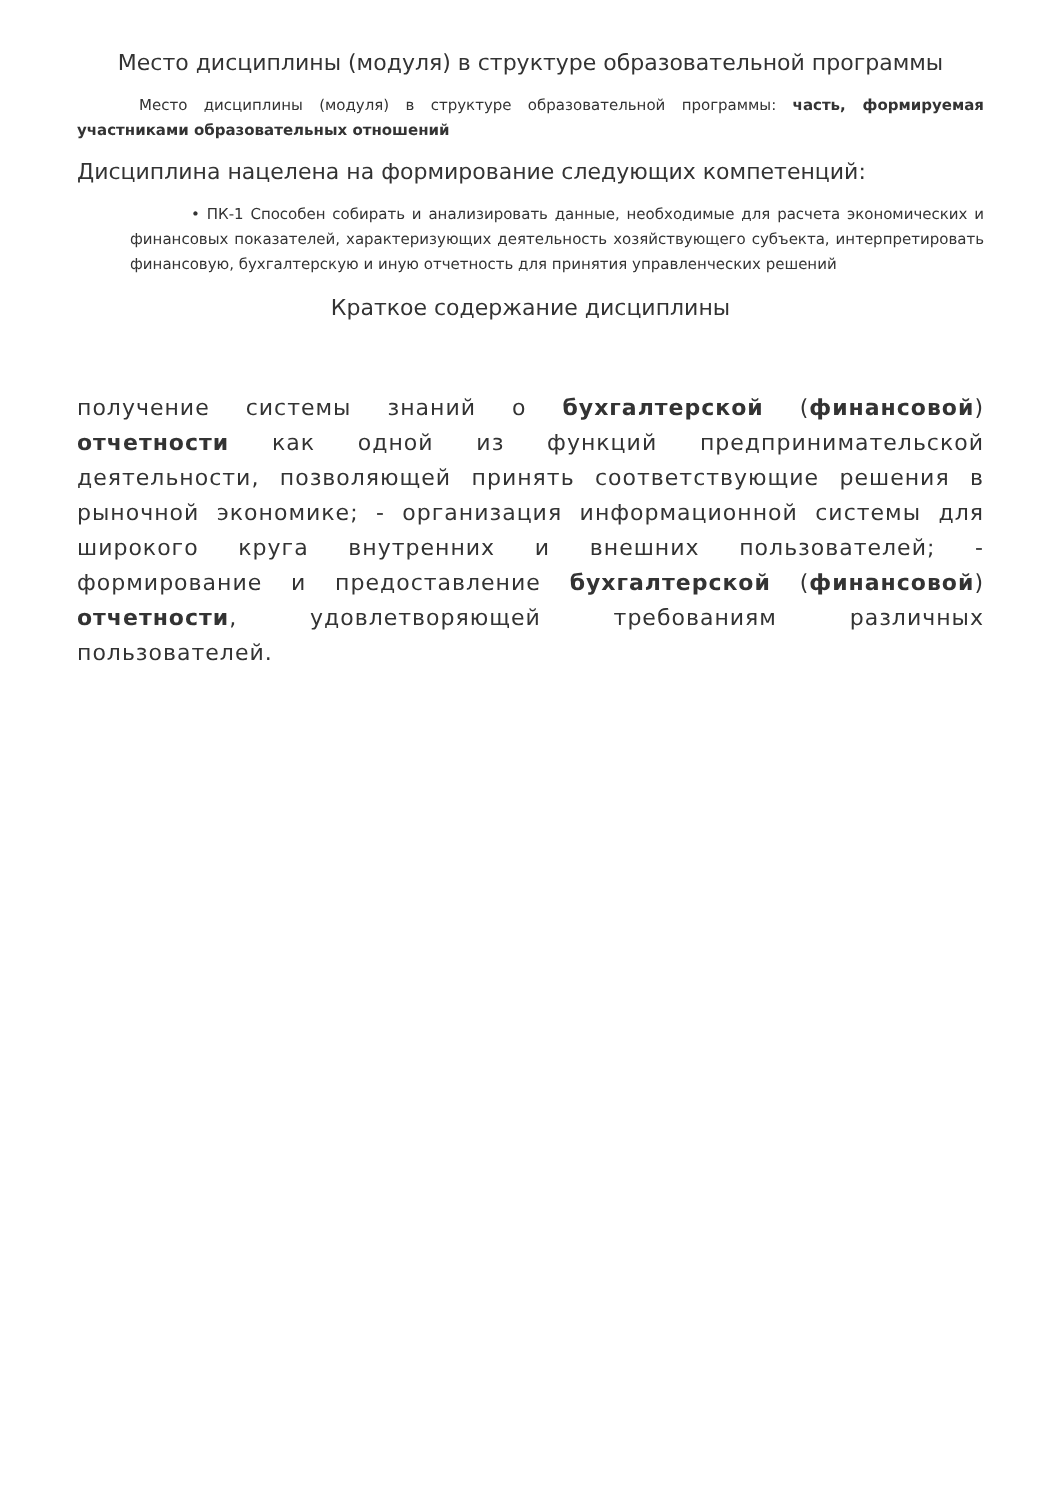Место дисциплины (модуля) в структуре образовательной программы
Место дисциплины (модуля) в структуре образовательной программы: часть, формируемая участниками образовательных отношений
Дисциплина нацелена на формирование следующих компетенций:
• ПК-1 Способен собирать и анализировать данные, необходимые для расчета экономических и финансовых показателей, характеризующих деятельность хозяйствующего субъекта, интерпретировать финансовую, бухгалтерскую и иную отчетность для принятия управленческих решений
Краткое содержание дисциплины
получение системы знаний о бухгалтерской (финансовой) отчетности как одной из функций предпринимательской деятельности, позволяющей принять соответствующие решения в рыночной экономике; - организация информационной системы для широкого круга внутренних и внешних пользователей; - формирование и предоставление бухгалтерской (финансовой) отчетности, удовлетворяющей требованиям различных пользователей.